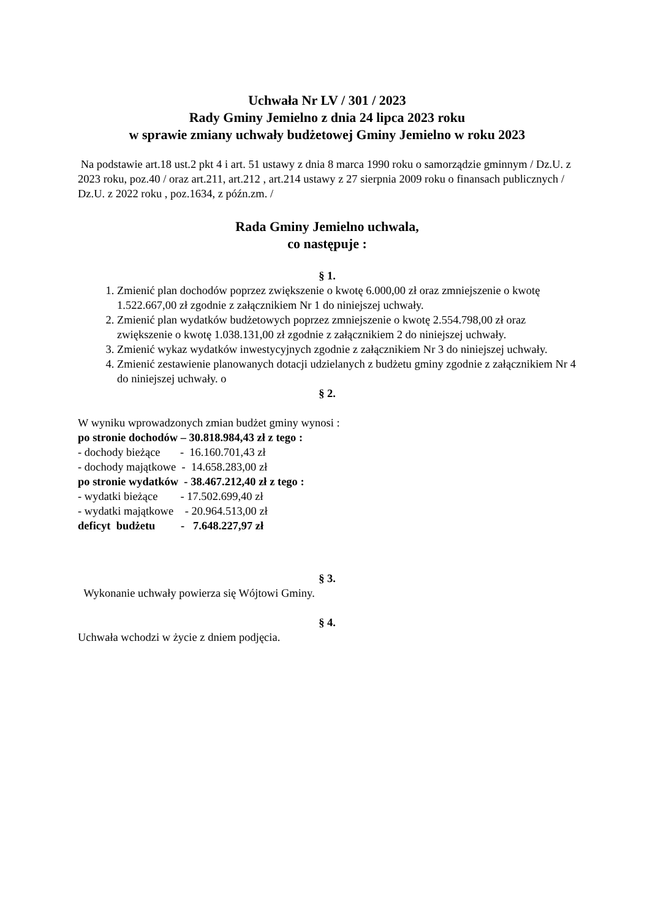Uchwała Nr LV / 301 / 2023
Rady Gminy Jemielno z dnia 24 lipca 2023 roku
w sprawie zmiany uchwały budżetowej Gminy Jemielno w roku 2023
Na podstawie art.18 ust.2 pkt 4 i art. 51 ustawy z dnia 8 marca 1990 roku o samorządzie gminnym / Dz.U. z 2023 roku, poz.40 / oraz art.211, art.212 , art.214 ustawy z 27 sierpnia 2009 roku o finansach publicznych / Dz.U. z 2022 roku , poz.1634, z późn.zm. /
Rada Gminy Jemielno uchwala,
co następuje :
§ 1.
1. Zmienić plan dochodów poprzez zwiększenie o kwotę 6.000,00 zł oraz zmniejszenie o kwotę 1.522.667,00 zł zgodnie z załącznikiem Nr 1 do niniejszej uchwały.
2. Zmienić plan wydatków budżetowych poprzez zmniejszenie o kwotę 2.554.798,00 zł oraz zwiększenie o kwotę 1.038.131,00 zł zgodnie z załącznikiem 2 do niniejszej uchwały.
3. Zmienić wykaz wydatków inwestycyjnych zgodnie z załącznikiem Nr 3 do niniejszej uchwały.
4. Zmienić zestawienie planowanych dotacji udzielanych z budżetu gminy zgodnie z załącznikiem Nr 4 do niniejszej uchwały. o
§ 2.
W wyniku wprowadzonych zmian budżet gminy wynosi :
po stronie dochodów – 30.818.984,43 zł z tego :
- dochody bieżące       -  16.160.701,43 zł
- dochody majątkowe  -  14.658.283,00 zł
po stronie wydatków  - 38.467.212,40 zł z tego :
- wydatki bieżące        - 17.502.699,40 zł
- wydatki majątkowe    - 20.964.513,00 zł
deficyt  budżetu         -   7.648.227,97 zł
§ 3.
Wykonanie uchwały powierza się Wójtowi Gminy.
§ 4.
Uchwała wchodzi w życie z dniem podjęcia.